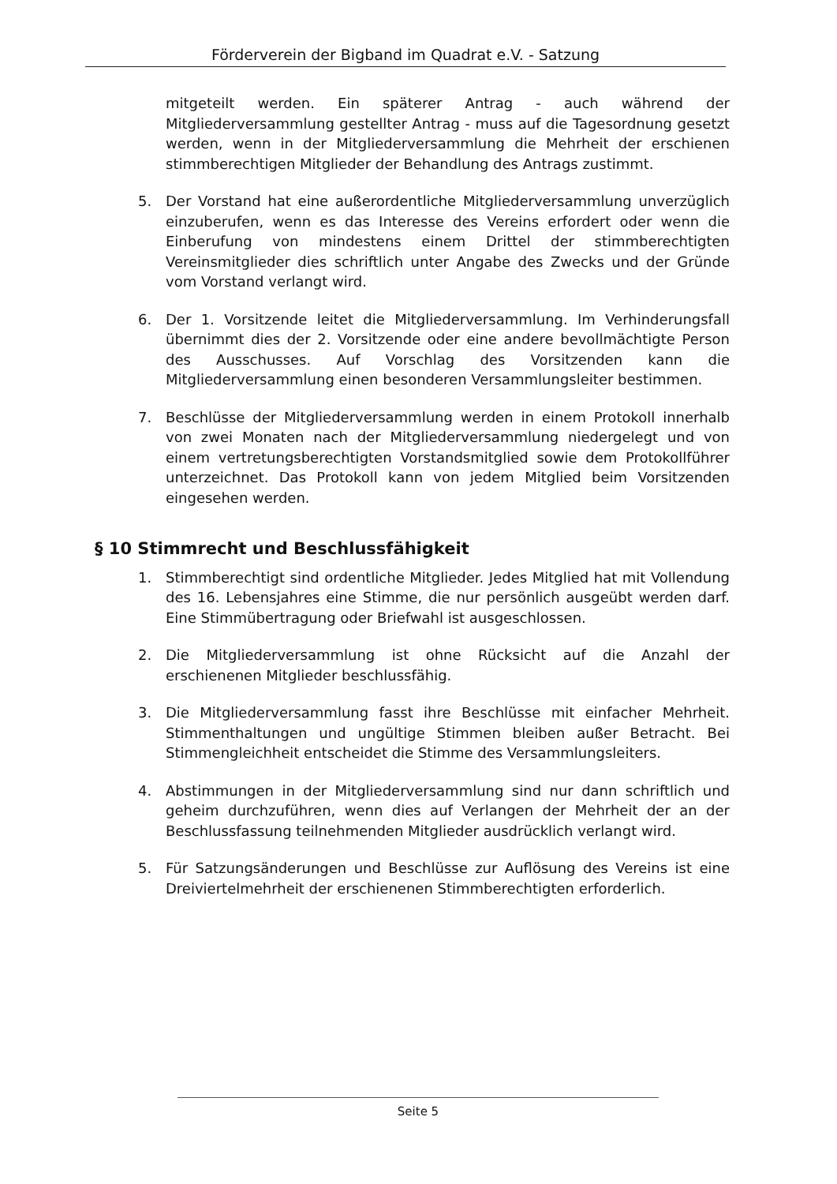Förderverein der Bigband im Quadrat e.V. - Satzung
mitgeteilt werden. Ein späterer Antrag - auch während der Mitgliederversammlung gestellter Antrag - muss auf die Tagesordnung gesetzt werden, wenn in der Mitgliederversammlung die Mehrheit der erschienen stimmberechtigen Mitglieder der Behandlung des Antrags zustimmt.
5. Der Vorstand hat eine außerordentliche Mitgliederversammlung unverzüglich einzuberufen, wenn es das Interesse des Vereins erfordert oder wenn die Einberufung von mindestens einem Drittel der stimmberechtigten Vereinsmitglieder dies schriftlich unter Angabe des Zwecks und der Gründe vom Vorstand verlangt wird.
6. Der 1. Vorsitzende leitet die Mitgliederversammlung. Im Verhinderungsfall übernimmt dies der 2. Vorsitzende oder eine andere bevollmächtigte Person des Ausschusses. Auf Vorschlag des Vorsitzenden kann die Mitgliederversammlung einen besonderen Versammlungsleiter bestimmen.
7. Beschlüsse der Mitgliederversammlung werden in einem Protokoll innerhalb von zwei Monaten nach der Mitgliederversammlung niedergelegt und von einem vertretungsberechtigten Vorstandsmitglied sowie dem Protokollführer unterzeichnet. Das Protokoll kann von jedem Mitglied beim Vorsitzenden eingesehen werden.
§ 10 Stimmrecht und Beschlussfähigkeit
1. Stimmberechtigt sind ordentliche Mitglieder. Jedes Mitglied hat mit Vollendung des 16. Lebensjahres eine Stimme, die nur persönlich ausgeübt werden darf. Eine Stimmübertragung oder Briefwahl ist ausgeschlossen.
2. Die Mitgliederversammlung ist ohne Rücksicht auf die Anzahl der erschienenen Mitglieder beschlussfähig.
3. Die Mitgliederversammlung fasst ihre Beschlüsse mit einfacher Mehrheit. Stimmenthaltungen und ungültige Stimmen bleiben außer Betracht. Bei Stimmengleichheit entscheidet die Stimme des Versammlungsleiters.
4. Abstimmungen in der Mitgliederversammlung sind nur dann schriftlich und geheim durchzuführen, wenn dies auf Verlangen der Mehrheit der an der Beschlussfassung teilnehmenden Mitglieder ausdrücklich verlangt wird.
5. Für Satzungsänderungen und Beschlüsse zur Auflösung des Vereins ist eine Dreiviertelmehrheit der erschienenen Stimmberechtigten erforderlich.
Seite 5